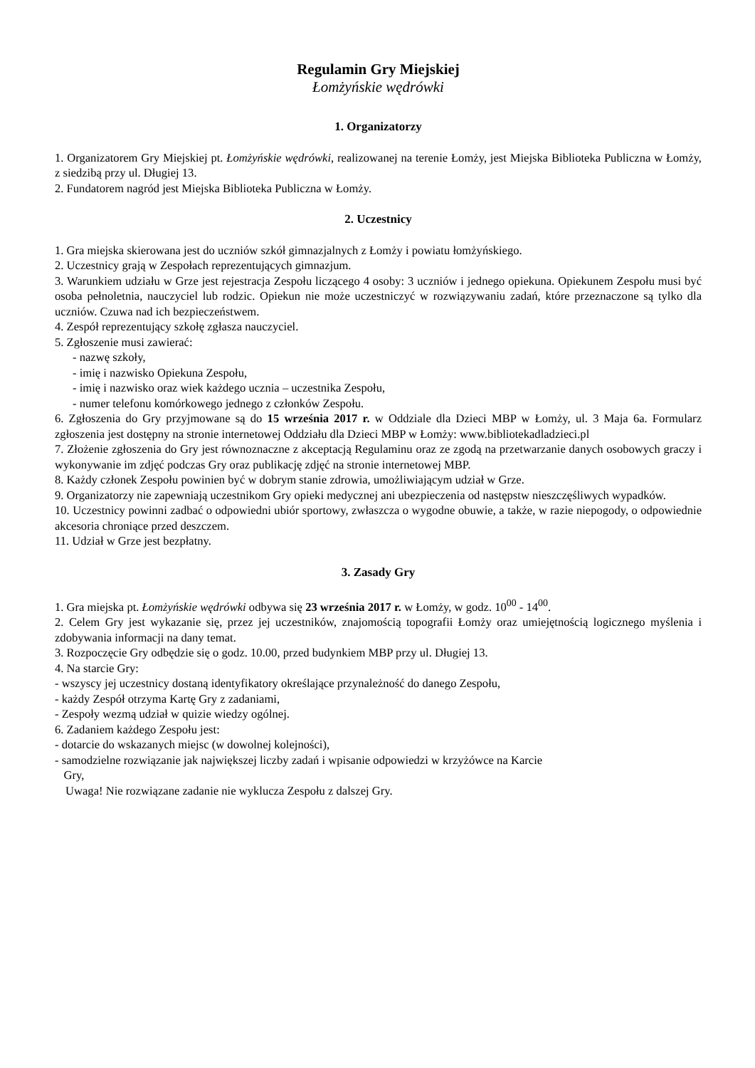Regulamin Gry Miejskiej
Łomżyńskie wędrówki
1. Organizatorzy
1. Organizatorem Gry Miejskiej pt. Łomżyńskie wędrówki, realizowanej na terenie Łomży, jest Miejska Biblioteka Publiczna w Łomży, z siedzibą przy ul. Długiej 13.
2. Fundatorem nagród jest Miejska Biblioteka Publiczna w Łomży.
2. Uczestnicy
1. Gra miejska skierowana jest do uczniów szkół gimnazjalnych z Łomży i powiatu łomżyńskiego.
2. Uczestnicy grają w Zespołach reprezentujących gimnazjum.
3. Warunkiem udziału w Grze jest rejestracja Zespołu liczącego 4 osoby: 3 uczniów i jednego opiekuna. Opiekunem Zespołu musi być osoba pełnoletnia, nauczyciel lub rodzic. Opiekun nie może uczestniczyć w rozwiązywaniu zadań, które przeznaczone są tylko dla uczniów. Czuwa nad ich bezpieczeństwem.
4. Zespół reprezentujący szkołę zgłasza nauczyciel.
5. Zgłoszenie musi zawierać:
- nazwę szkoły,
- imię i nazwisko Opiekuna Zespołu,
- imię i nazwisko oraz wiek każdego ucznia – uczestnika Zespołu,
- numer telefonu komórkowego jednego z członków Zespołu.
6. Zgłoszenia do Gry przyjmowane są do 15 września 2017 r. w Oddziale dla Dzieci MBP w Łomży, ul. 3 Maja 6a. Formularz zgłoszenia jest dostępny na stronie internetowej Oddziału dla Dzieci MBP w Łomży: www.bibliotekadladzieci.pl
7. Złożenie zgłoszenia do Gry jest równoznaczne z akceptacją Regulaminu oraz ze zgodą na przetwarzanie danych osobowych graczy i wykonywanie im zdjęć podczas Gry oraz publikację zdjęć na stronie internetowej MBP.
8. Każdy członek Zespołu powinien być w dobrym stanie zdrowia, umożliwiającym udział w Grze.
9. Organizatorzy nie zapewniają uczestnikom Gry opieki medycznej ani ubezpieczenia od następstw nieszczęśliwych wypadków.
10. Uczestnicy powinni zadbać o odpowiedni ubiór sportowy, zwłaszcza o wygodne obuwie, a także, w razie niepogody, o odpowiednie akcesoria chroniące przed deszczem.
11. Udział w Grze jest bezpłatny.
3. Zasady Gry
1. Gra miejska pt. Łomżyńskie wędrówki odbywa się 23 września 2017 r. w Łomży, w godz. 10<sup>00</sup> - 14<sup>00</sup>.
2. Celem Gry jest wykazanie się, przez jej uczestników, znajomością topografii Łomży oraz umiejętnością logicznego myślenia i zdobywania informacji na dany temat.
3. Rozpoczęcie Gry odbędzie się o godz. 10.00, przed budynkiem MBP przy ul. Długiej 13.
4. Na starcie Gry:
- wszyscy jej uczestnicy dostaną identyfikatory określające przynależność do danego Zespołu,
- każdy Zespół otrzyma Kartę Gry z zadaniami,
- Zespoły wezmą udział w quizie wiedzy ogólnej.
6. Zadaniem każdego Zespołu jest:
- dotarcie do wskazanych miejsc (w dowolnej kolejności),
- samodzielne rozwiązanie jak największej liczby zadań i wpisanie odpowiedzi w krzyżówce na Karcie
Gry,
Uwaga! Nie rozwiązane zadanie nie wyklucza Zespołu z dalszej Gry.